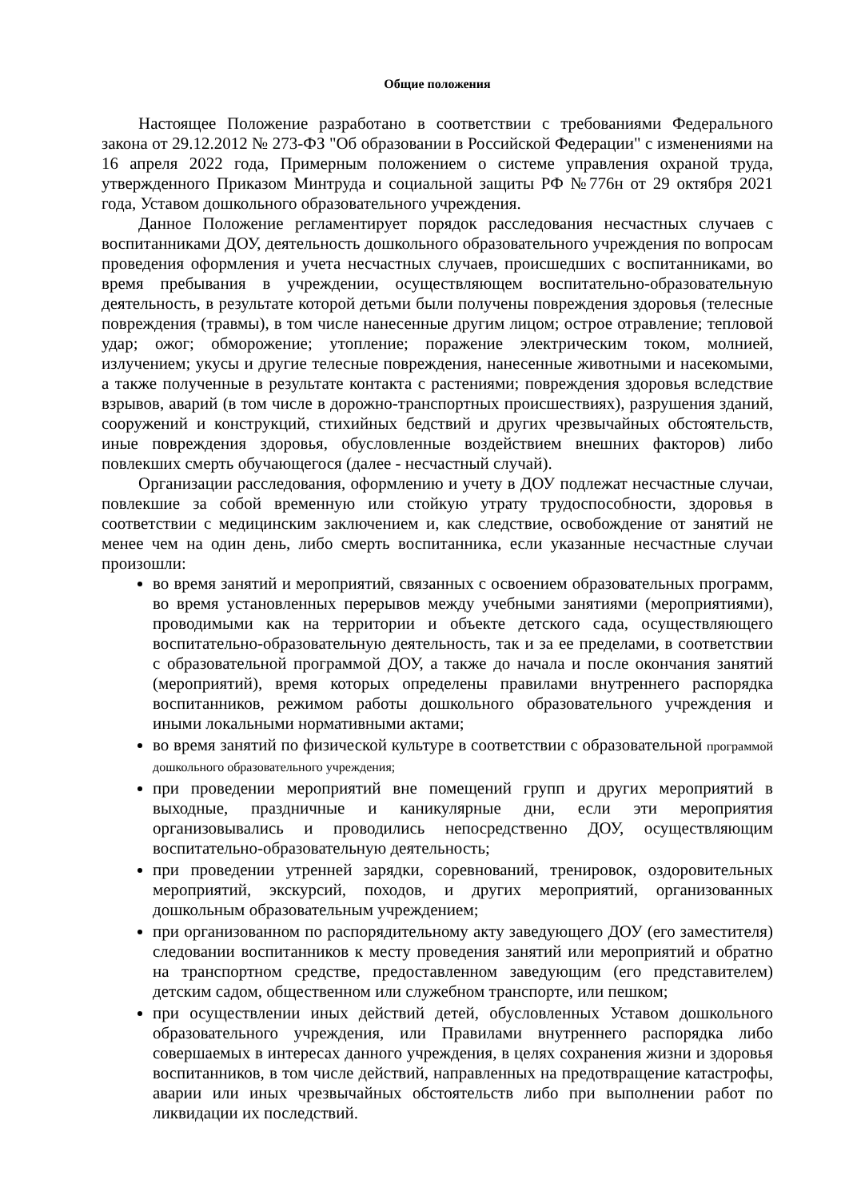Общие положения
Настоящее Положение разработано в соответствии с требованиями Федерального закона от 29.12.2012 № 273-ФЗ "Об образовании в Российской Федерации" с изменениями на 16 апреля 2022 года, Примерным положением о системе управления охраной труда, утвержденного Приказом Минтруда и социальной защиты РФ №776н от 29 октября 2021 года, Уставом дошкольного образовательного учреждения.
Данное Положение регламентирует порядок расследования несчастных случаев с воспитанниками ДОУ, деятельность дошкольного образовательного учреждения по вопросам проведения оформления и учета несчастных случаев, происшедших с воспитанниками, во время пребывания в учреждении, осуществляющем воспитательно-образовательную деятельность, в результате которой детьми были получены повреждения здоровья (телесные повреждения (травмы), в том числе нанесенные другим лицом; острое отравление; тепловой удар; ожог; обморожение; утопление; поражение электрическим током, молнией, излучением; укусы и другие телесные повреждения, нанесенные животными и насекомыми, а также полученные в результате контакта с растениями; повреждения здоровья вследствие взрывов, аварий (в том числе в дорожно-транспортных происшествиях), разрушения зданий, сооружений и конструкций, стихийных бедствий и других чрезвычайных обстоятельств, иные повреждения здоровья, обусловленные воздействием внешних факторов) либо повлекших смерть обучающегося (далее - несчастный случай).
Организации расследования, оформлению и учету в ДОУ подлежат несчастные случаи, повлекшие за собой временную или стойкую утрату трудоспособности, здоровья в соответствии с медицинским заключением и, как следствие, освобождение от занятий не менее чем на один день, либо смерть воспитанника, если указанные несчастные случаи произошли:
во время занятий и мероприятий, связанных с освоением образовательных программ, во время установленных перерывов между учебными занятиями (мероприятиями), проводимыми как на территории и объекте детского сада, осуществляющего воспитательно-образовательную деятельность, так и за ее пределами, в соответствии с образовательной программой ДОУ, а также до начала и после окончания занятий (мероприятий), время которых определены правилами внутреннего распорядка воспитанников, режимом работы дошкольного образовательного учреждения и иными локальными нормативными актами;
во время занятий по физической культуре в соответствии с образовательной программой дошкольного образовательного учреждения;
при проведении мероприятий вне помещений групп и других мероприятий в выходные, праздничные и каникулярные дни, если эти мероприятия организовывались и проводились непосредственно ДОУ, осуществляющим воспитательно-образовательную деятельность;
при проведении утренней зарядки, соревнований, тренировок, оздоровительных мероприятий, экскурсий, походов, и других мероприятий, организованных дошкольным образовательным учреждением;
при организованном по распорядительному акту заведующего ДОУ (его заместителя) следовании воспитанников к месту проведения занятий или мероприятий и обратно на транспортном средстве, предоставленном заведующим (его представителем) детским садом, общественном или служебном транспорте, или пешком;
при осуществлении иных действий детей, обусловленных Уставом дошкольного образовательного учреждения, или Правилами внутреннего распорядка либо совершаемых в интересах данного учреждения, в целях сохранения жизни и здоровья воспитанников, в том числе действий, направленных на предотвращение катастрофы, аварии или иных чрезвычайных обстоятельств либо при выполнении работ по ликвидации их последствий.